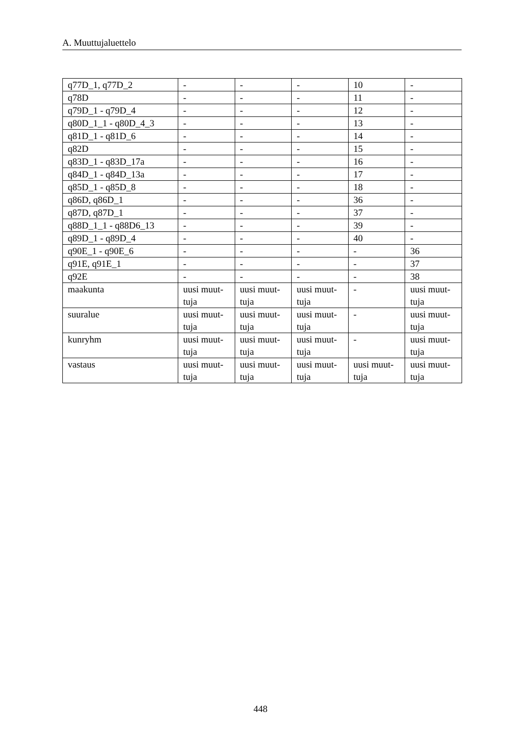A. Muuttujaluettelo
| q77D_1, q77D_2 | - | - | - | 10 | - |
| q78D | - | - | - | 11 | - |
| q79D_1 - q79D_4 | - | - | - | 12 | - |
| q80D_1_1 - q80D_4_3 | - | - | - | 13 | - |
| q81D_1 - q81D_6 | - | - | - | 14 | - |
| q82D | - | - | - | 15 | - |
| q83D_1 - q83D_17a | - | - | - | 16 | - |
| q84D_1 - q84D_13a | - | - | - | 17 | - |
| q85D_1 - q85D_8 | - | - | - | 18 | - |
| q86D, q86D_1 | - | - | - | 36 | - |
| q87D, q87D_1 | - | - | - | 37 | - |
| q88D_1_1 - q88D6_13 | - | - | - | 39 | - |
| q89D_1 - q89D_4 | - | - | - | 40 | - |
| q90E_1 - q90E_6 | - | - | - | - | 36 |
| q91E, q91E_1 | - | - | - | - | 37 |
| q92E | - | - | - | - | 38 |
| maakunta | uusi muut- tuja | uusi muut- tuja | uusi muut- tuja | - | uusi muut- tuja |
| suuralue | uusi muut- tuja | uusi muut- tuja | uusi muut- tuja | - | uusi muut- tuja |
| kunryhm | uusi muut- tuja | uusi muut- tuja | uusi muut- tuja | - | uusi muut- tuja |
| vastaus | uusi muut- tuja | uusi muut- tuja | uusi muut- tuja | uusi muut- tuja | uusi muut- tuja |
448